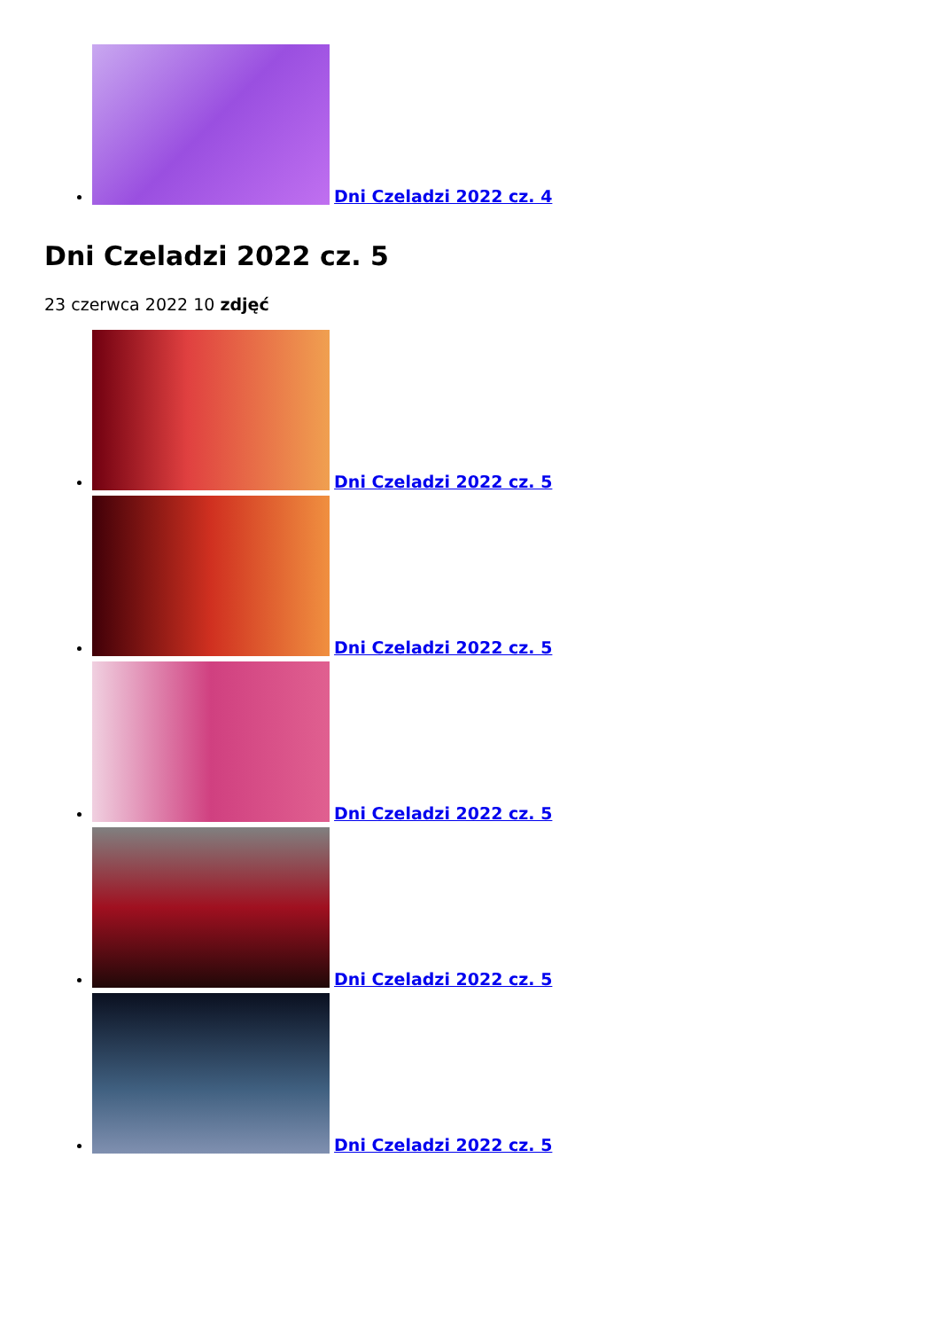Dni Czeladzi 2022 cz. 4
Dni Czeladzi 2022 cz. 5
23 czerwca 2022 10 zdjęć
Dni Czeladzi 2022 cz. 5
Dni Czeladzi 2022 cz. 5
Dni Czeladzi 2022 cz. 5
Dni Czeladzi 2022 cz. 5
Dni Czeladzi 2022 cz. 5